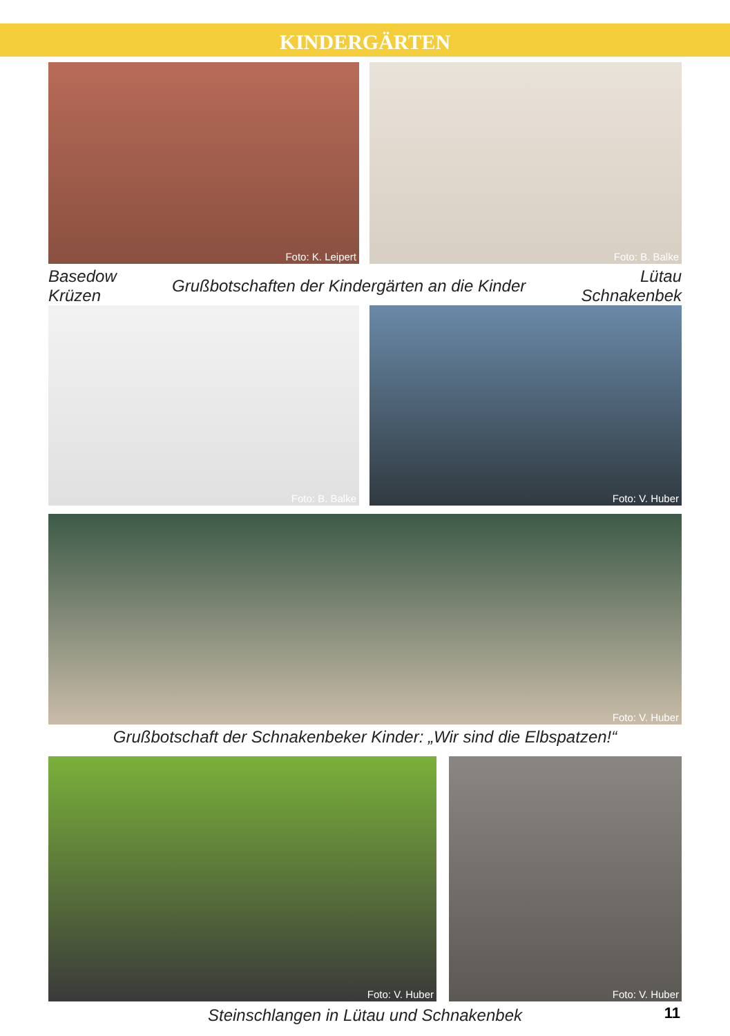KINDERGÄRTEN
Foto: K. Leipert Foto: B. Balke
Basedow
Krüzen
Grußbotschaften der Kindergärten an die Kinder
Lütau
Schnakenbek
Foto: B. Balke Foto: V. Huber
Foto: V. Huber
Grußbotschaft der Schnakenbeker Kinder: „Wir sind die Elbspatzen!“
Foto: V. Huber Foto: V. Huber
Steinschlangen in Lütau und Schnakenbek
11